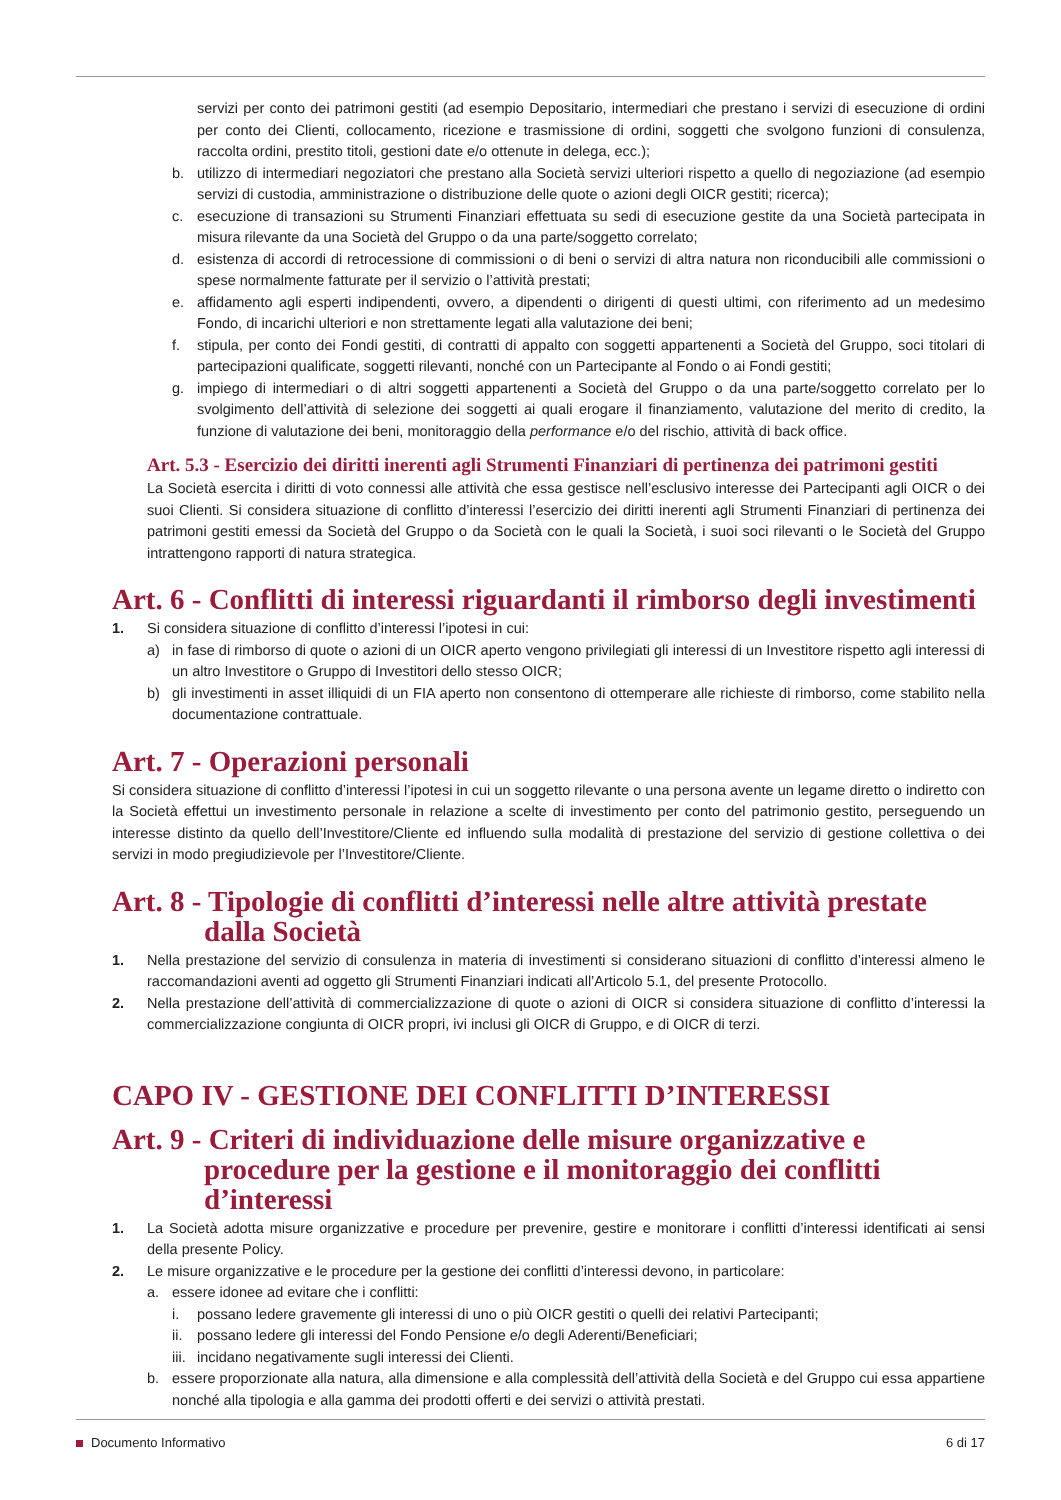servizi per conto dei patrimoni gestiti (ad esempio Depositario, intermediari che prestano i servizi di esecuzione di ordini per conto dei Clienti, collocamento, ricezione e trasmissione di ordini, soggetti che svolgono funzioni di consulenza, raccolta ordini, prestito titoli, gestioni date e/o ottenute in delega, ecc.);
b. utilizzo di intermediari negoziatori che prestano alla Società servizi ulteriori rispetto a quello di negoziazione (ad esempio servizi di custodia, amministrazione o distribuzione delle quote o azioni degli OICR gestiti; ricerca);
c. esecuzione di transazioni su Strumenti Finanziari effettuata su sedi di esecuzione gestite da una Società partecipata in misura rilevante da una Società del Gruppo o da una parte/soggetto correlato;
d. esistenza di accordi di retrocessione di commissioni o di beni o servizi di altra natura non riconducibili alle commissioni o spese normalmente fatturate per il servizio o l’attività prestati;
e. affidamento agli esperti indipendenti, ovvero, a dipendenti o dirigenti di questi ultimi, con riferimento ad un medesimo Fondo, di incarichi ulteriori e non strettamente legati alla valutazione dei beni;
f. stipula, per conto dei Fondi gestiti, di contratti di appalto con soggetti appartenenti a Società del Gruppo, soci titolari di partecipazioni qualificate, soggetti rilevanti, nonché con un Partecipante al Fondo o ai Fondi gestiti;
g. impiego di intermediari o di altri soggetti appartenenti a Società del Gruppo o da una parte/soggetto correlato per lo svolgimento dell’attività di selezione dei soggetti ai quali erogare il finanziamento, valutazione del merito di credito, la funzione di valutazione dei beni, monitoraggio della performance e/o del rischio, attività di back office.
Art. 5.3 - Esercizio dei diritti inerenti agli Strumenti Finanziari di pertinenza dei patrimoni gestiti
La Società esercita i diritti di voto connessi alle attività che essa gestisce nell’esclusivo interesse dei Partecipanti agli OICR o dei suoi Clienti. Si considera situazione di conflitto d’interessi l’esercizio dei diritti inerenti agli Strumenti Finanziari di pertinenza dei patrimoni gestiti emessi da Società del Gruppo o da Società con le quali la Società, i suoi soci rilevanti o le Società del Gruppo intrattengono rapporti di natura strategica.
Art. 6 - Conflitti di interessi riguardanti il rimborso degli investimenti
1. Si considera situazione di conflitto d’interessi l’ipotesi in cui:
a) in fase di rimborso di quote o azioni di un OICR aperto vengono privilegiati gli interessi di un Investitore rispetto agli interessi di un altro Investitore o Gruppo di Investitori dello stesso OICR;
b) gli investimenti in asset illiquidi di un FIA aperto non consentono di ottemperare alle richieste di rimborso, come stabilito nella documentazione contrattuale.
Art. 7 - Operazioni personali
Si considera situazione di conflitto d’interessi l’ipotesi in cui un soggetto rilevante o una persona avente un legame diretto o indiretto con la Società effettui un investimento personale in relazione a scelte di investimento per conto del patrimonio gestito, perseguendo un interesse distinto da quello dell’Investitore/Cliente ed influendo sulla modalità di prestazione del servizio di gestione collettiva o dei servizi in modo pregiudizievole per l’Investitore/Cliente.
Art. 8 - Tipologie di conflitti d’interessi nelle altre attività prestate dalla Società
1. Nella prestazione del servizio di consulenza in materia di investimenti si considerano situazioni di conflitto d’interessi almeno le raccomandazioni aventi ad oggetto gli Strumenti Finanziari indicati all’Articolo 5.1, del presente Protocollo.
2. Nella prestazione dell’attività di commercializzazione di quote o azioni di OICR si considera situazione di conflitto d’interessi la commercializzazione congiunta di OICR propri, ivi inclusi gli OICR di Gruppo, e di OICR di terzi.
CAPO IV - GESTIONE DEI CONFLITTI D’INTERESSI
Art. 9 - Criteri di individuazione delle misure organizzative e procedure per la gestione e il monitoraggio dei conflitti d’interessi
1. La Società adotta misure organizzative e procedure per prevenire, gestire e monitorare i conflitti d’interessi identificati ai sensi della presente Policy.
2. Le misure organizzative e le procedure per la gestione dei conflitti d’interessi devono, in particolare:
a. essere idonee ad evitare che i conflitti:
i. possano ledere gravemente gli interessi di uno o più OICR gestiti o quelli dei relativi Partecipanti;
ii. possano ledere gli interessi del Fondo Pensione e/o degli Aderenti/Beneficiari;
iii. incidano negativamente sugli interessi dei Clienti.
b. essere proporzionate alla natura, alla dimensione e alla complessità dell’attività della Società e del Gruppo cui essa appartiene nonché alla tipologia e alla gamma dei prodotti offerti e dei servizi o attività prestati.
Documento Informativo 6 di 17